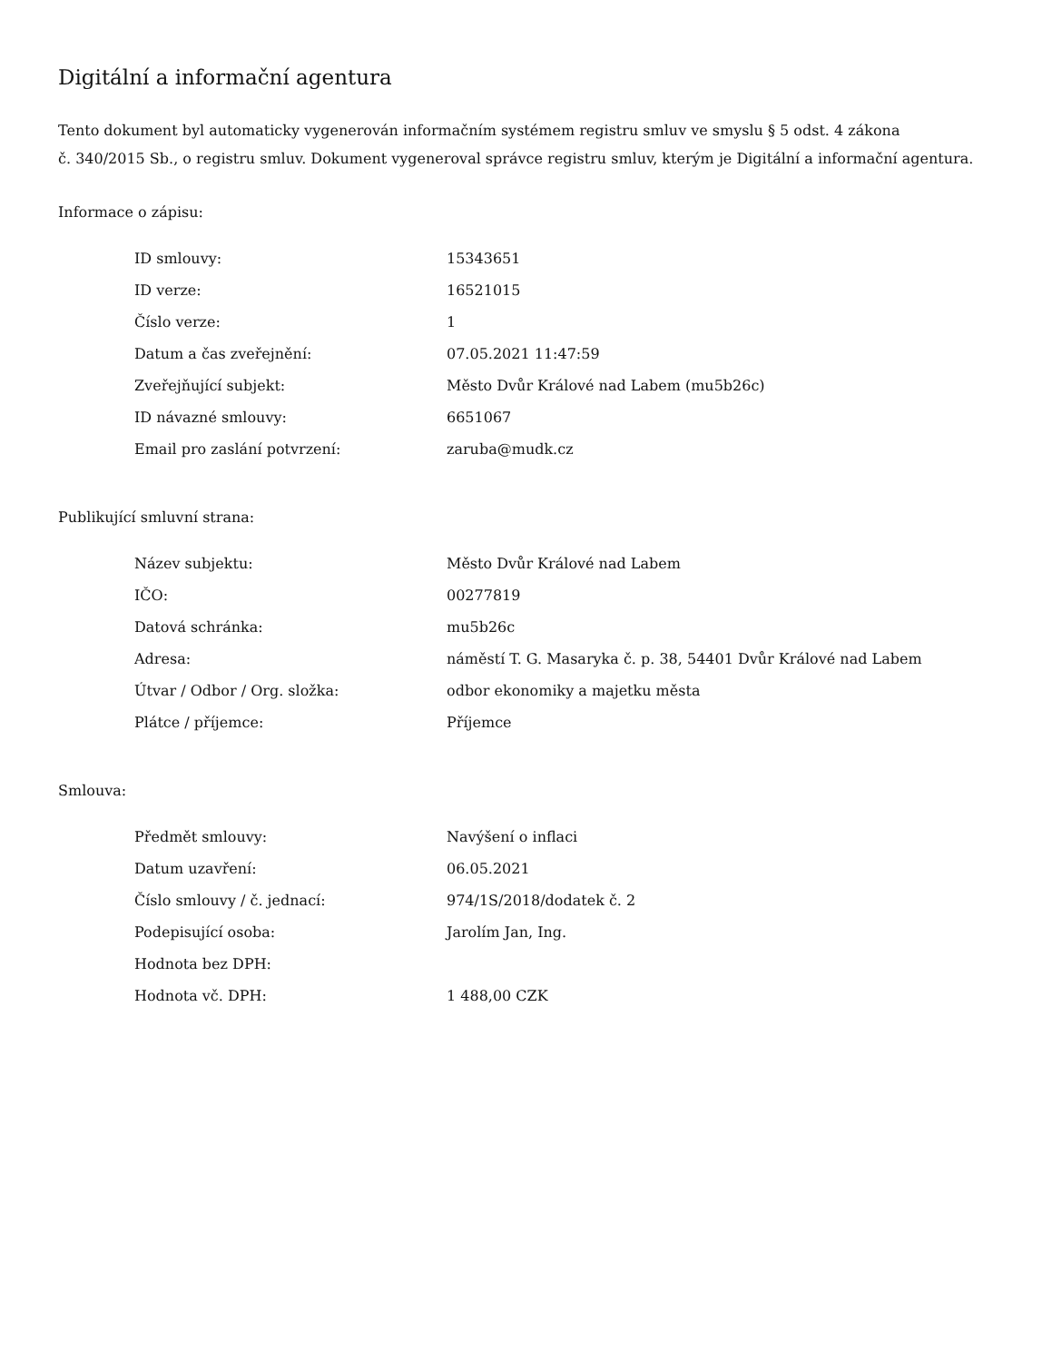Digitální a informační agentura
Tento dokument byl automaticky vygenerován informačním systémem registru smluv ve smyslu § 5 odst. 4 zákona
č. 340/2015 Sb., o registru smluv. Dokument vygeneroval správce registru smluv, kterým je Digitální a informační agentura.
Informace o zápisu:
| ID smlouvy: | 15343651 |
| ID verze: | 16521015 |
| Číslo verze: | 1 |
| Datum a čas zveřejnění: | 07.05.2021 11:47:59 |
| Zveřejňující subjekt: | Město Dvůr Králové nad Labem (mu5b26c) |
| ID návazné smlouvy: | 6651067 |
| Email pro zaslání potvrzení: | zaruba@mudk.cz |
Publikující smluvní strana:
| Název subjektu: | Město Dvůr Králové nad Labem |
| IČO: | 00277819 |
| Datová schránka: | mu5b26c |
| Adresa: | náměstí T. G. Masaryka č. p. 38, 54401 Dvůr Králové nad Labem |
| Útvar / Odbor / Org. složka: | odbor ekonomiky a majetku města |
| Plátce / příjemce: | Příjemce |
Smlouva:
| Předmět smlouvy: | Navýšení o inflaci |
| Datum uzavření: | 06.05.2021 |
| Číslo smlouvy / č. jednací: | 974/1S/2018/dodatek č. 2 |
| Podepisující osoba: | Jarolím Jan, Ing. |
| Hodnota bez DPH: | |
| Hodnota vč. DPH: | 1 488,00 CZK |